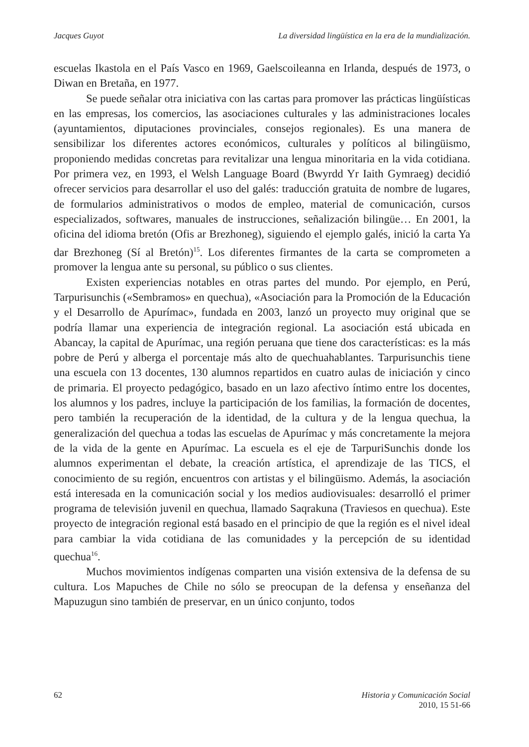Jacques Guyot La diversidad lingüística en la era de la mundialización.
escuelas Ikastola en el País Vasco en 1969, Gaelscoileanna en Irlanda, después de 1973, o Diwan en Bretaña, en 1977.
Se puede señalar otra iniciativa con las cartas para promover las prácticas lingüísticas en las empresas, los comercios, las asociaciones culturales y las administraciones locales (ayuntamientos, diputaciones provinciales, consejos regionales). Es una manera de sensibilizar los diferentes actores económicos, culturales y políticos al bilingüismo, proponiendo medidas concretas para revitalizar una lengua minoritaria en la vida cotidiana. Por primera vez, en 1993, el Welsh Language Board (Bwyrdd Yr Iaith Gymraeg) decidió ofrecer servicios para desarrollar el uso del galés: traducción gratuita de nombre de lugares, de formularios administrativos o modos de empleo, material de comunicación, cursos especializados, softwares, manuales de instrucciones, señalización bilingüe… En 2001, la oficina del idioma bretón (Ofis ar Brezhoneg), siguiendo el ejemplo galés, inició la carta Ya dar Brezhoneg (Sí al Bretón)<sup>15</sup>. Los diferentes firmantes de la carta se comprometen a promover la lengua ante su personal, su público o sus clientes.
Existen experiencias notables en otras partes del mundo. Por ejemplo, en Perú, Tarpurisunchis («Sembramos» en quechua), «Asociación para la Promoción de la Educación y el Desarrollo de Apurímac», fundada en 2003, lanzó un proyecto muy original que se podría llamar una experiencia de integración regional. La asociación está ubicada en Abancay, la capital de Apurímac, una región peruana que tiene dos características: es la más pobre de Perú y alberga el porcentaje más alto de quechuahablantes. Tarpurisunchis tiene una escuela con 13 docentes, 130 alumnos repartidos en cuatro aulas de iniciación y cinco de primaria. El proyecto pedagógico, basado en un lazo afectivo íntimo entre los docentes, los alumnos y los padres, incluye la participación de los familias, la formación de docentes, pero también la recuperación de la identidad, de la cultura y de la lengua quechua, la generalización del quechua a todas las escuelas de Apurímac y más concretamente la mejora de la vida de la gente en Apurímac. La escuela es el eje de TarpuriSunchis donde los alumnos experimentan el debate, la creación artística, el aprendizaje de las TICS, el conocimiento de su región, encuentros con artistas y el bilingüismo. Además, la asociación está interesada en la comunicación social y los medios audiovisuales: desarrolló el primer programa de televisión juvenil en quechua, llamado Saqrakuna (Traviesos en quechua). Este proyecto de integración regional está basado en el principio de que la región es el nivel ideal para cambiar la vida cotidiana de las comunidades y la percepción de su identidad quechua<sup>16</sup>.
Muchos movimientos indígenas comparten una visión extensiva de la defensa de su cultura. Los Mapuches de Chile no sólo se preocupan de la defensa y enseñanza del Mapuzugun sino también de preservar, en un único conjunto, todos
62 Historia y Comunicación Social
2010, 15 51-66